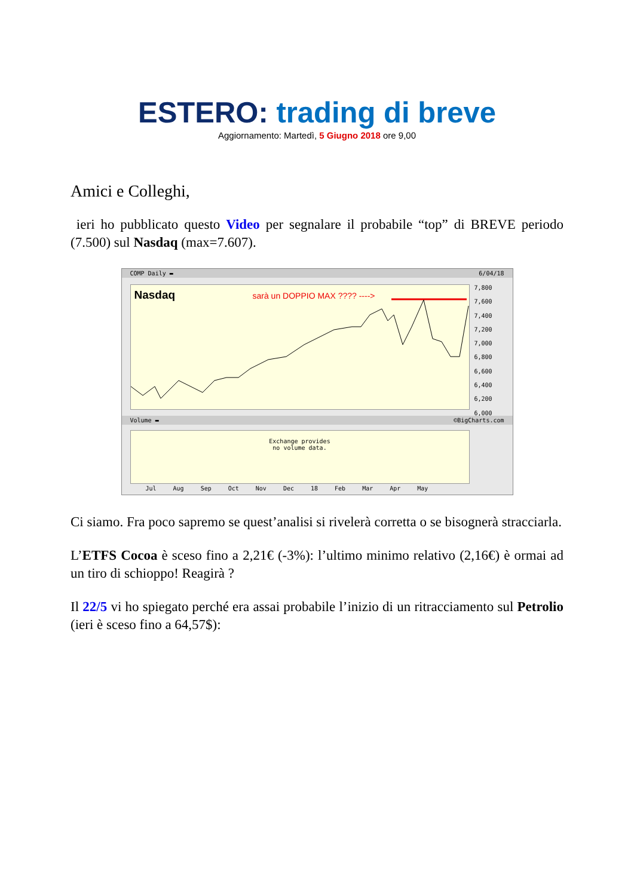ESTERO: trading di breve
Aggiornamento: Martedì, 5 Giugno 2018 ore 9,00
Amici e Colleghi,
ieri ho pubblicato questo Video per segnalare il probabile “top” di BREVE periodo (7.500) sul Nasdaq (max=7.607).
COMP Daily ▬ 6/04/18
Nasdaq
sarà un DOPPIO MAX ???? ---->
7,800
7,600
7,400
7,200
7,000
6,800
6,600
6,400
6,200
6,000
Volume ▬ ©BigCharts.com
Exchange provides
no volume data.
Jul Aug Sep Oct Nov Dec 18 Feb Mar Apr May
Ci siamo. Fra poco sapremo se quest’analisi si rivelerà corretta o se bisognerà stracciarla.
L’ETFS Cocoa è sceso fino a 2,21€ (-3%): l’ultimo minimo relativo (2,16€) è ormai ad un tiro di schioppo! Reagirà ?
Il 22/5 vi ho spiegato perché era assai probabile l’inizio di un ritracciamento sul Petrolio (ieri è sceso fino a 64,57$):